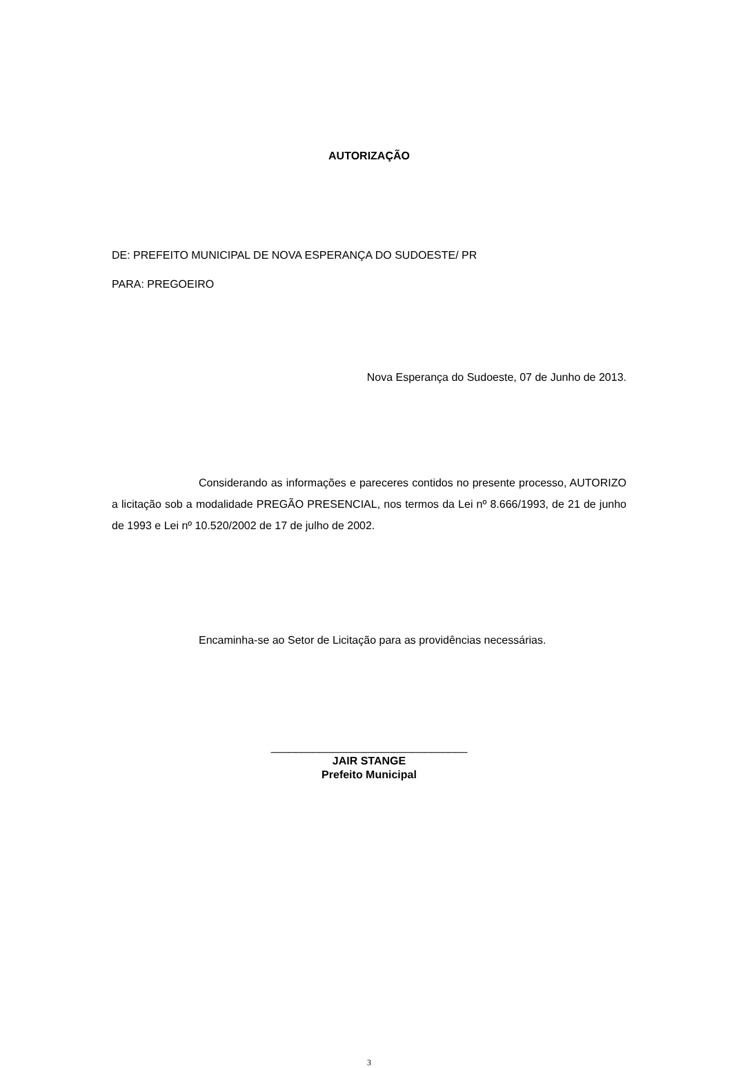AUTORIZAÇÃO
DE: PREFEITO MUNICIPAL DE NOVA ESPERANÇA DO SUDOESTE/ PR
PARA: PREGOEIRO
Nova Esperança do Sudoeste, 07 de Junho de 2013.
Considerando as informações e pareceres contidos no presente processo, AUTORIZO a licitação sob a modalidade PREGÃO PRESENCIAL, nos termos da Lei nº 8.666/1993, de 21 de junho de 1993 e Lei nº 10.520/2002 de 17 de julho de 2002.
Encaminha-se ao Setor de Licitação para as providências necessárias.
________________________________
JAIR STANGE
Prefeito Municipal
3